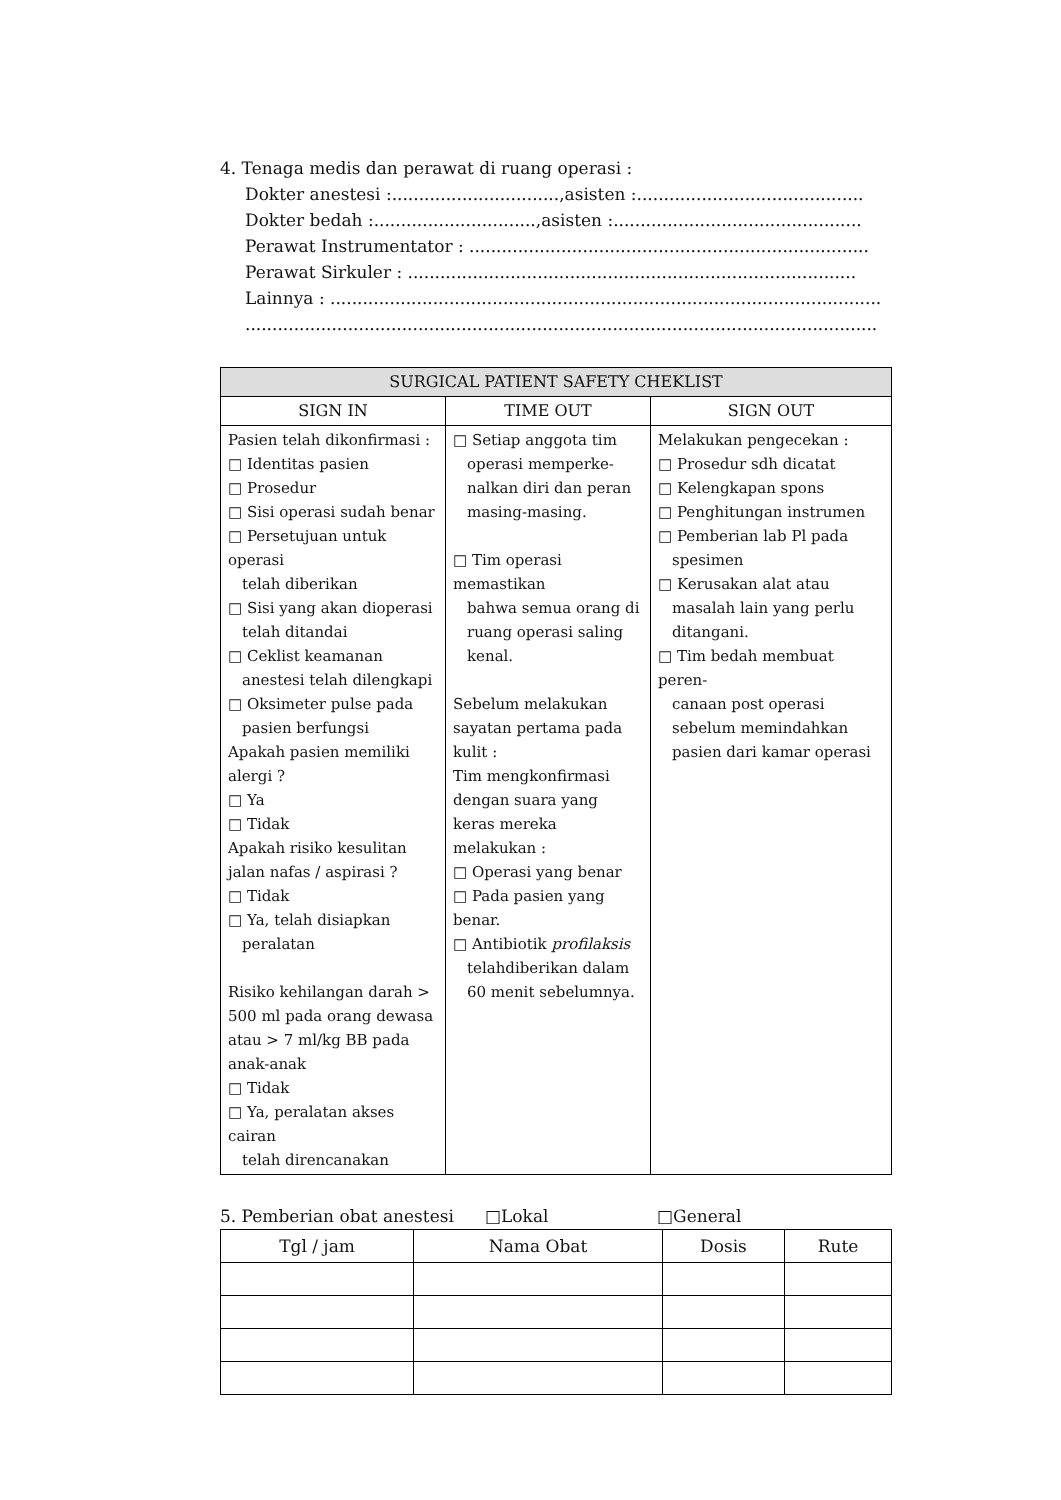4. Tenaga medis dan perawat di ruang operasi :
Dokter anestesi :...............................,asisten :..........................................
Dokter bedah :..............................,asisten :..............................................
Perawat Instrumentator : ..........................................................................
Perawat Sirkuler : ...................................................................................
Lainnya : ......................................................................................................
.....................................................................................................................
| SURGICAL PATIENT SAFETY CHEKLIST | | |
| --- | --- | --- |
| SIGN IN | TIME OUT | SIGN OUT |
| Pasien telah dikonfirmasi : □ Identitas pasien □ Prosedur □ Sisi operasi sudah benar □ Persetujuan untuk operasi telah diberikan □ Sisi yang akan dioperasi telah ditandai □ Ceklist keamanan anestesi telah dilengkapi □ Oksimeter pulse pada pasien berfungsi Apakah pasien memiliki alergi ? □ Ya □ Tidak Apakah risiko kesulitan jalan nafas / aspirasi ? □ Tidak □ Ya, telah disiapkan peralatan Risiko kehilangan darah > 500 ml pada orang dewasa atau > 7 ml/kg BB pada anak-anak □ Tidak □ Ya, peralatan akses cairan telah direncanakan | □ Setiap anggota tim operasi memperke-nalkan diri dan peran masing-masing. □ Tim operasi memastikan bahwa semua orang di ruang operasi saling kenal. Sebelum melakukan sayatan pertama pada kulit : Tim mengkonfirmasi dengan suara yang keras mereka melakukan : □ Operasi yang benar □ Pada pasien yang benar. □ Antibiotik profilaksis telahdiberikan dalam 60 menit sebelumnya. | Melakukan pengecekan : □ Prosedur sdh dicatat □ Kelengkapan spons □ Penghitungan instrumen □ Pemberian lab Pl pada spesimen □ Kerusakan alat atau masalah lain yang perlu ditangani. □ Tim bedah membuat peren- canaan post operasi sebelum memindahkan pasien dari kamar operasi |
5. Pemberian obat anestesi □Lokal □General
| Tgl / jam | Nama Obat | Dosis | Rute |
| --- | --- | --- | --- |